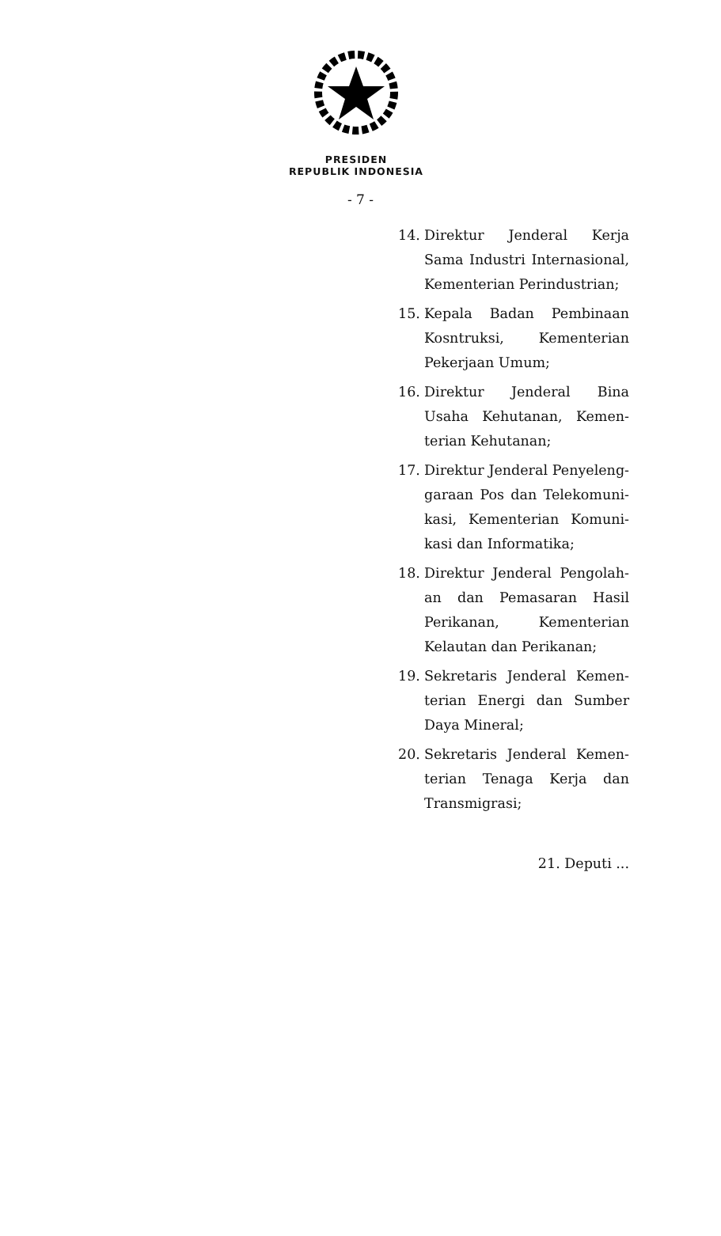PRESIDEN
REPUBLIK INDONESIA
- 7 -
14. Direktur Jenderal Kerja Sama Industri Internasional, Kementerian Perindustrian;
15. Kepala Badan Pembinaan Kosntruksi, Kementerian Pekerjaan Umum;
16. Direktur Jenderal Bina Usaha Kehutanan, Kemen-terian Kehutanan;
17. Direktur Jenderal Penyeleng-garaan Pos dan Telekomuni-kasi, Kementerian Komuni-kasi dan Informatika;
18. Direktur Jenderal Pengolah-an dan Pemasaran Hasil Perikanan, Kementerian Kelautan dan Perikanan;
19. Sekretaris Jenderal Kemen-terian Energi dan Sumber Daya Mineral;
20. Sekretaris Jenderal Kemen-terian Tenaga Kerja dan Transmigrasi;
21. Deputi ...